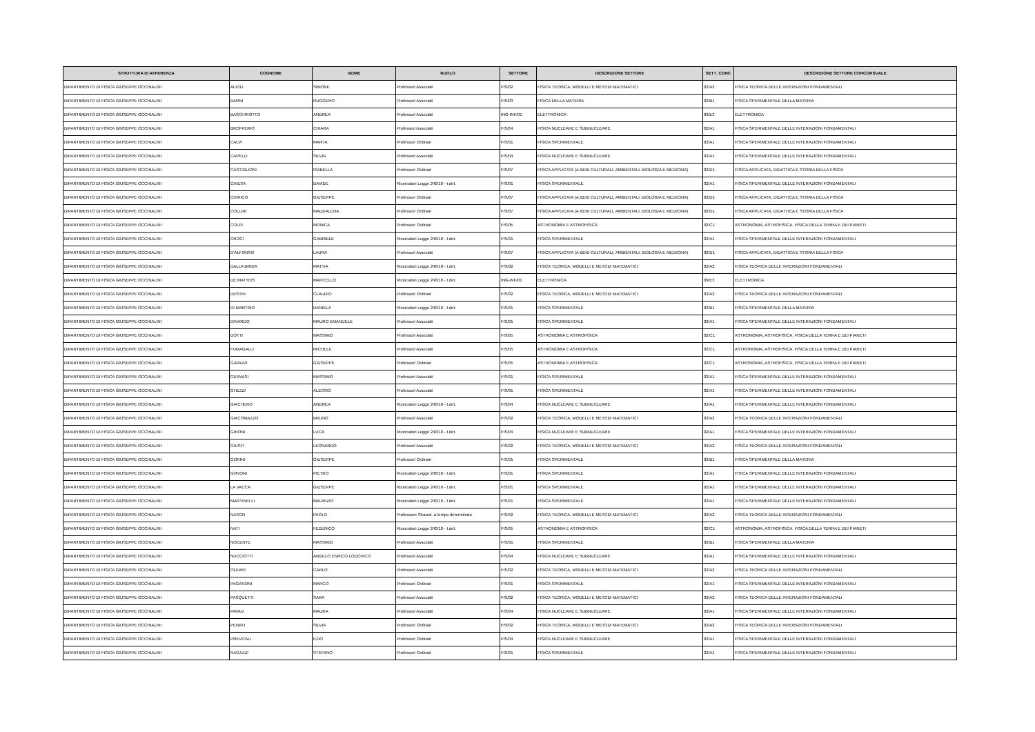| STRUTTURA DI AFFERENZA | COGNOME | NOME | RUOLO | SETTORE | DESCRIZIONE SETTORE | SETT_CONC | DESCRIZIONE SETTORE CONCORSUALE |
| --- | --- | --- | --- | --- | --- | --- | --- |
| DIPARTIMENTO DI FISICA GIUSEPPE OCCHIALINI | ALIOLI | SIMONE | Professori Associati | FIS/02 | FISICA TEORICA, MODELLI E METODI MATEMATICI | 02/A2 | FISICA TEORICA DELLE INTERAZIONI FONDAMENTALI |
| DIPARTIMENTO DI FISICA GIUSEPPE OCCHIALINI | BARNI | RUGGERO | Professori Associati | FIS/03 | FISICA DELLA MATERIA | 02/B1 | FISICA SPERIMENTALE DELLA MATERIA |
| DIPARTIMENTO DI FISICA GIUSEPPE OCCHIALINI | BASCHIROTTO | ANDREA | Professori Associati | ING-INF/01 | ELETTRONICA | 09/E3 | ELETTRONICA |
| DIPARTIMENTO DI FISICA GIUSEPPE OCCHIALINI | BROFFERIO | CHIARA | Professori Associati | FIS/04 | FISICA NUCLEARE E SUBNUCLEARE | 02/A1 | FISICA SPERIMENTALE DELLE INTERAZIONI FONDAMENTALI |
| DIPARTIMENTO DI FISICA GIUSEPPE OCCHIALINI | CALVI | MARTA | Professori Ordinari | FIS/01 | FISICA SPERIMENTALE | 02/A1 | FISICA SPERIMENTALE DELLE INTERAZIONI FONDAMENTALI |
| DIPARTIMENTO DI FISICA GIUSEPPE OCCHIALINI | CAPELLI | SILVIA | Professori Associati | FIS/04 | FISICA NUCLEARE E SUBNUCLEARE | 02/A1 | FISICA SPERIMENTALE DELLE INTERAZIONI FONDAMENTALI |
| DIPARTIMENTO DI FISICA GIUSEPPE OCCHIALINI | CASTIGLIONI | ISABELLA | Professori Ordinari | FIS/07 | FISICA APPLICATA (A BENI CULTURALI, AMBIENTALI, BIOLOGIA E MEDICINA) | 02/D1 | FISICA APPLICATA, DIDATTICA E STORIA DELLA FISICA |
| DIPARTIMENTO DI FISICA GIUSEPPE OCCHIALINI | CHIESA | DAVIDE | Ricercatori Legge 240/10 - t.det. | FIS/01 | FISICA SPERIMENTALE | 02/A1 | FISICA SPERIMENTALE DELLE INTERAZIONI FONDAMENTALI |
| DIPARTIMENTO DI FISICA GIUSEPPE OCCHIALINI | CHIRICO | GIUSEPPE | Professori Ordinari | FIS/07 | FISICA APPLICATA (A BENI CULTURALI, AMBIENTALI, BIOLOGIA E MEDICINA) | 02/D1 | FISICA APPLICATA, DIDATTICA E STORIA DELLA FISICA |
| DIPARTIMENTO DI FISICA GIUSEPPE OCCHIALINI | COLLINI | MADDALENA | Professori Ordinari | FIS/07 | FISICA APPLICATA (A BENI CULTURALI, AMBIENTALI, BIOLOGIA E MEDICINA) | 02/D1 | FISICA APPLICATA, DIDATTICA E STORIA DELLA FISICA |
| DIPARTIMENTO DI FISICA GIUSEPPE OCCHIALINI | COLPI | MONICA | Professori Ordinari | FIS/05 | ASTRONOMIA E ASTROFISICA | 02/C1 | ASTRONOMIA, ASTROFISICA, FISICA DELLA TERRA E DEI PIANETI |
| DIPARTIMENTO DI FISICA GIUSEPPE OCCHIALINI | CROCI | GABRIELE | Ricercatori Legge 240/10 - t.det. | FIS/01 | FISICA SPERIMENTALE | 02/A1 | FISICA SPERIMENTALE DELLE INTERAZIONI FONDAMENTALI |
| DIPARTIMENTO DI FISICA GIUSEPPE OCCHIALINI | D'ALFONSO | LAURA | Professori Associati | FIS/07 | FISICA APPLICATA (A BENI CULTURALI, AMBIENTALI, BIOLOGIA E MEDICINA) | 02/D1 | FISICA APPLICATA, DIDATTICA E STORIA DELLA FISICA |
| DIPARTIMENTO DI FISICA GIUSEPPE OCCHIALINI | DALLA BRIDA | MATTIA | Ricercatori Legge 240/10 - t.det. | FIS/02 | FISICA TEORICA, MODELLI E METODI MATEMATICI | 02/A2 | FISICA TEORICA DELLE INTERAZIONI FONDAMENTALI |
| DIPARTIMENTO DI FISICA GIUSEPPE OCCHIALINI | DE MATTEIS | MARCELLO | Ricercatori Legge 240/10 - t.det. | ING-INF/01 | ELETTRONICA | 09/E3 | ELETTRONICA |
| DIPARTIMENTO DI FISICA GIUSEPPE OCCHIALINI | DESTRI | CLAUDIO | Professori Ordinari | FIS/02 | FISICA TEORICA, MODELLI E METODI MATEMATICI | 02/A2 | FISICA TEORICA DELLE INTERAZIONI FONDAMENTALI |
| DIPARTIMENTO DI FISICA GIUSEPPE OCCHIALINI | DI MARTINO | DANIELA | Ricercatori Legge 240/10 - t.det. | FIS/01 | FISICA SPERIMENTALE | 02/B1 | FISICA SPERIMENTALE DELLA MATERIA |
| DIPARTIMENTO DI FISICA GIUSEPPE OCCHIALINI | DINARDO | MAURO EMANUELE | Professori Associati | FIS/01 | FISICA SPERIMENTALE | 02/A1 | FISICA SPERIMENTALE DELLE INTERAZIONI FONDAMENTALI |
| DIPARTIMENTO DI FISICA GIUSEPPE OCCHIALINI | DOTTI | MASSIMO | Professori Associati | FIS/05 | ASTRONOMIA E ASTROFISICA | 02/C1 | ASTRONOMIA, ASTROFISICA, FISICA DELLA TERRA E DEI PIANETI |
| DIPARTIMENTO DI FISICA GIUSEPPE OCCHIALINI | FUMAGALLI | MICHELE | Professori Associati | FIS/05 | ASTRONOMIA E ASTROFISICA | 02/C1 | ASTRONOMIA, ASTROFISICA, FISICA DELLA TERRA E DEI PIANETI |
| DIPARTIMENTO DI FISICA GIUSEPPE OCCHIALINI | GAVAZZI | GIUSEPPE | Professori Ordinari | FIS/05 | ASTRONOMIA E ASTROFISICA | 02/C1 | ASTRONOMIA, ASTROFISICA, FISICA DELLA TERRA E DEI PIANETI |
| DIPARTIMENTO DI FISICA GIUSEPPE OCCHIALINI | GERVASI | MASSIMO | Professori Associati | FIS/01 | FISICA SPERIMENTALE | 02/A1 | FISICA SPERIMENTALE DELLE INTERAZIONI FONDAMENTALI |
| DIPARTIMENTO DI FISICA GIUSEPPE OCCHIALINI | GHEZZI | ALESSIO | Professori Associati | FIS/01 | FISICA SPERIMENTALE | 02/A1 | FISICA SPERIMENTALE DELLE INTERAZIONI FONDAMENTALI |
| DIPARTIMENTO DI FISICA GIUSEPPE OCCHIALINI | GIACHERO | ANDREA | Ricercatori Legge 240/10 - t.det. | FIS/04 | FISICA NUCLEARE E SUBNUCLEARE | 02/A1 | FISICA SPERIMENTALE DELLE INTERAZIONI FONDAMENTALI |
| DIPARTIMENTO DI FISICA GIUSEPPE OCCHIALINI | GIACOMAZZO | BRUNO | Professori Associati | FIS/02 | FISICA TEORICA, MODELLI E METODI MATEMATICI | 02/A2 | FISICA TEORICA DELLE INTERAZIONI FONDAMENTALI |
| DIPARTIMENTO DI FISICA GIUSEPPE OCCHIALINI | GIRONI | LUCA | Ricercatori Legge 240/10 - t.det. | FIS/04 | FISICA NUCLEARE E SUBNUCLEARE | 02/A1 | FISICA SPERIMENTALE DELLE INTERAZIONI FONDAMENTALI |
| DIPARTIMENTO DI FISICA GIUSEPPE OCCHIALINI | GIUSTI | LEONARDO | Professori Associati | FIS/02 | FISICA TEORICA, MODELLI E METODI MATEMATICI | 02/A2 | FISICA TEORICA DELLE INTERAZIONI FONDAMENTALI |
| DIPARTIMENTO DI FISICA GIUSEPPE OCCHIALINI | GORINI | GIUSEPPE | Professori Ordinari | FIS/01 | FISICA SPERIMENTALE | 02/B1 | FISICA SPERIMENTALE DELLA MATERIA |
| DIPARTIMENTO DI FISICA GIUSEPPE OCCHIALINI | GOVONI | PIETRO | Ricercatori Legge 240/10 - t.det. | FIS/01 | FISICA SPERIMENTALE | 02/A1 | FISICA SPERIMENTALE DELLE INTERAZIONI FONDAMENTALI |
| DIPARTIMENTO DI FISICA GIUSEPPE OCCHIALINI | LA VACCA | GIUSEPPE | Ricercatori Legge 240/10 - t.det. | FIS/01 | FISICA SPERIMENTALE | 02/A1 | FISICA SPERIMENTALE DELLE INTERAZIONI FONDAMENTALI |
| DIPARTIMENTO DI FISICA GIUSEPPE OCCHIALINI | MARTINELLI | MAURIZIO | Ricercatori Legge 240/10 - t.det. | FIS/01 | FISICA SPERIMENTALE | 02/A1 | FISICA SPERIMENTALE DELLE INTERAZIONI FONDAMENTALI |
| DIPARTIMENTO DI FISICA GIUSEPPE OCCHIALINI | NASON | PAOLO | Professore Straord. a tempo determinato | FIS/02 | FISICA TEORICA, MODELLI E METODI MATEMATICI | 02/A2 | FISICA TEORICA DELLE INTERAZIONI FONDAMENTALI |
| DIPARTIMENTO DI FISICA GIUSEPPE OCCHIALINI | NATI | FEDERICO | Ricercatori Legge 240/10 - t.det. | FIS/05 | ASTRONOMIA E ASTROFISICA | 02/C1 | ASTRONOMIA, ASTROFISICA, FISICA DELLA TERRA E DEI PIANETI |
| DIPARTIMENTO DI FISICA GIUSEPPE OCCHIALINI | NOCENTE | MASSIMO | Professori Associati | FIS/01 | FISICA SPERIMENTALE | 02/B1 | FISICA SPERIMENTALE DELLA MATERIA |
| DIPARTIMENTO DI FISICA GIUSEPPE OCCHIALINI | NUCCIOTTI | ANGELO ENRICO LODOVICO | Professori Associati | FIS/04 | FISICA NUCLEARE E SUBNUCLEARE | 02/A1 | FISICA SPERIMENTALE DELLE INTERAZIONI FONDAMENTALI |
| DIPARTIMENTO DI FISICA GIUSEPPE OCCHIALINI | OLEARI | CARLO | Professori Associati | FIS/02 | FISICA TEORICA, MODELLI E METODI MATEMATICI | 02/A2 | FISICA TEORICA DELLE INTERAZIONI FONDAMENTALI |
| DIPARTIMENTO DI FISICA GIUSEPPE OCCHIALINI | PAGANONI | MARCO | Professori Ordinari | FIS/01 | FISICA SPERIMENTALE | 02/A1 | FISICA SPERIMENTALE DELLE INTERAZIONI FONDAMENTALI |
| DIPARTIMENTO DI FISICA GIUSEPPE OCCHIALINI | PASQUETTI | SARA | Professori Associati | FIS/02 | FISICA TEORICA, MODELLI E METODI MATEMATICI | 02/A2 | FISICA TEORICA DELLE INTERAZIONI FONDAMENTALI |
| DIPARTIMENTO DI FISICA GIUSEPPE OCCHIALINI | PAVAN | MAURA | Professori Associati | FIS/04 | FISICA NUCLEARE E SUBNUCLEARE | 02/A1 | FISICA SPERIMENTALE DELLE INTERAZIONI FONDAMENTALI |
| DIPARTIMENTO DI FISICA GIUSEPPE OCCHIALINI | PENATI | SILVIA | Professori Ordinari | FIS/02 | FISICA TEORICA, MODELLI E METODI MATEMATICI | 02/A2 | FISICA TEORICA DELLE INTERAZIONI FONDAMENTALI |
| DIPARTIMENTO DI FISICA GIUSEPPE OCCHIALINI | PREVITALI | EZIO | Professori Ordinari | FIS/04 | FISICA NUCLEARE E SUBNUCLEARE | 02/A1 | FISICA SPERIMENTALE DELLE INTERAZIONI FONDAMENTALI |
| DIPARTIMENTO DI FISICA GIUSEPPE OCCHIALINI | RAGAZZI | STEFANO | Professori Ordinari | FIS/01 | FISICA SPERIMENTALE | 02/A1 | FISICA SPERIMENTALE DELLE INTERAZIONI FONDAMENTALI |